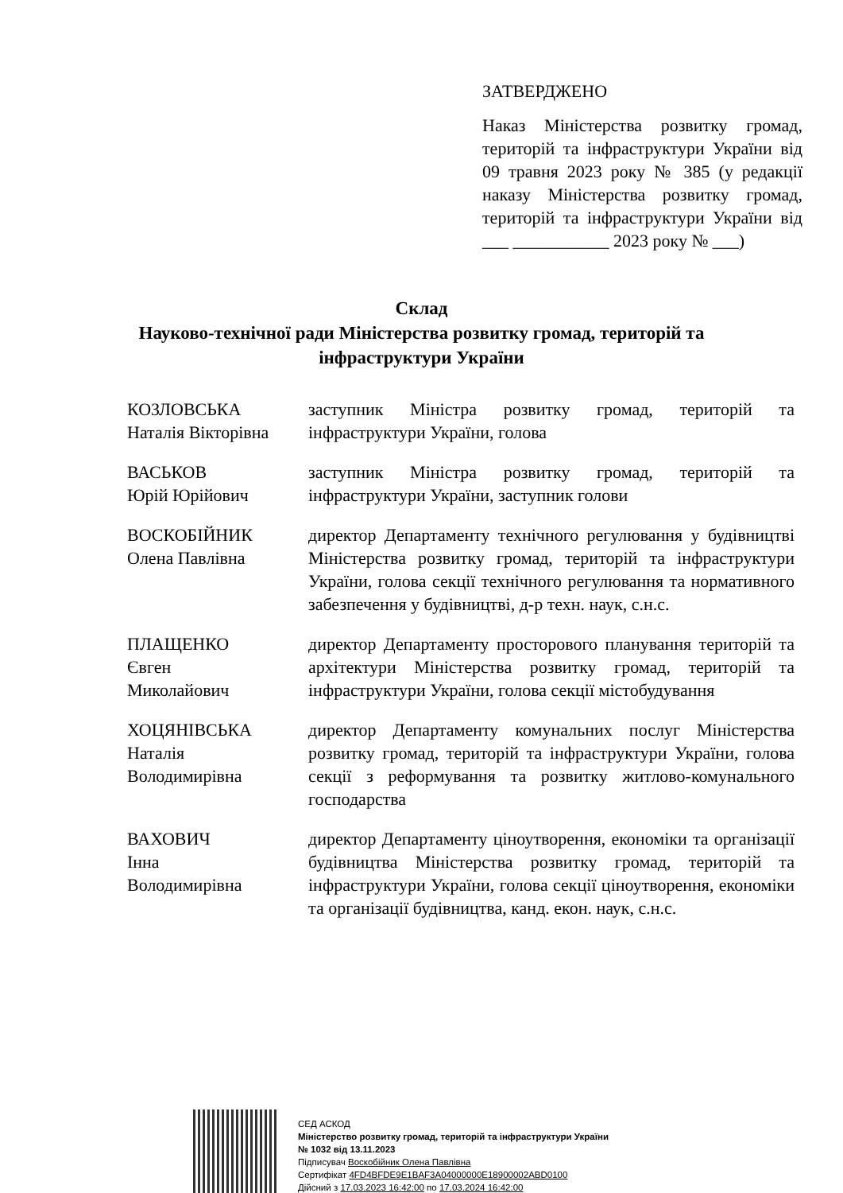ЗАТВЕРДЖЕНО
Наказ Міністерства розвитку громад, територій та інфраструктури України від 09 травня 2023 року № 385 (у редакції наказу Міністерства розвитку громад, територій та інфраструктури України від ___ ___________ 2023 року № ___)
Склад
Науково-технічної ради Міністерства розвитку громад, територій та
інфраструктури України
КОЗЛОВСЬКА
Наталія Вікторівна
заступник Міністра розвитку громад, територій та інфраструктури України, голова
ВАСЬКОВ
Юрій Юрійович
заступник Міністра розвитку громад, територій та інфраструктури України, заступник голови
ВОСКОБІЙНИК
Олена Павлівна
директор Департаменту технічного регулювання у будівництві Міністерства розвитку громад, територій та інфраструктури України, голова секції технічного регулювання та нормативного забезпечення у будівництві, д-р техн. наук, с.н.с.
ПЛАЩЕНКО
Євген
Миколайович
директор Департаменту просторового планування територій та архітектури Міністерства розвитку громад, територій та інфраструктури України, голова секції містобудування
ХОЦЯНІВСЬКА
Наталія
Володимирівна
директор Департаменту комунальних послуг Міністерства розвитку громад, територій та інфраструктури України, голова секції з реформування та розвитку житлово-комунального господарства
ВАХОВИЧ
Інна
Володимирівна
директор Департаменту ціноутворення, економіки та організації будівництва Міністерства розвитку громад, територій та інфраструктури України, голова секції ціноутворення, економіки та організації будівництва, канд. екон. наук, с.н.с.
СЕД АСКОД
Міністерство розвитку громад, територій та інфраструктури України
№ 1032 від 13.11.2023
Підписувач Воскобійник Олена Павлівна
Сертифікат 4FD4BFDE9E1BAF3A04000000E18900002ABD0100
Дійсний з 17.03.2023 16:42:00 по 17.03.2024 16:42:00